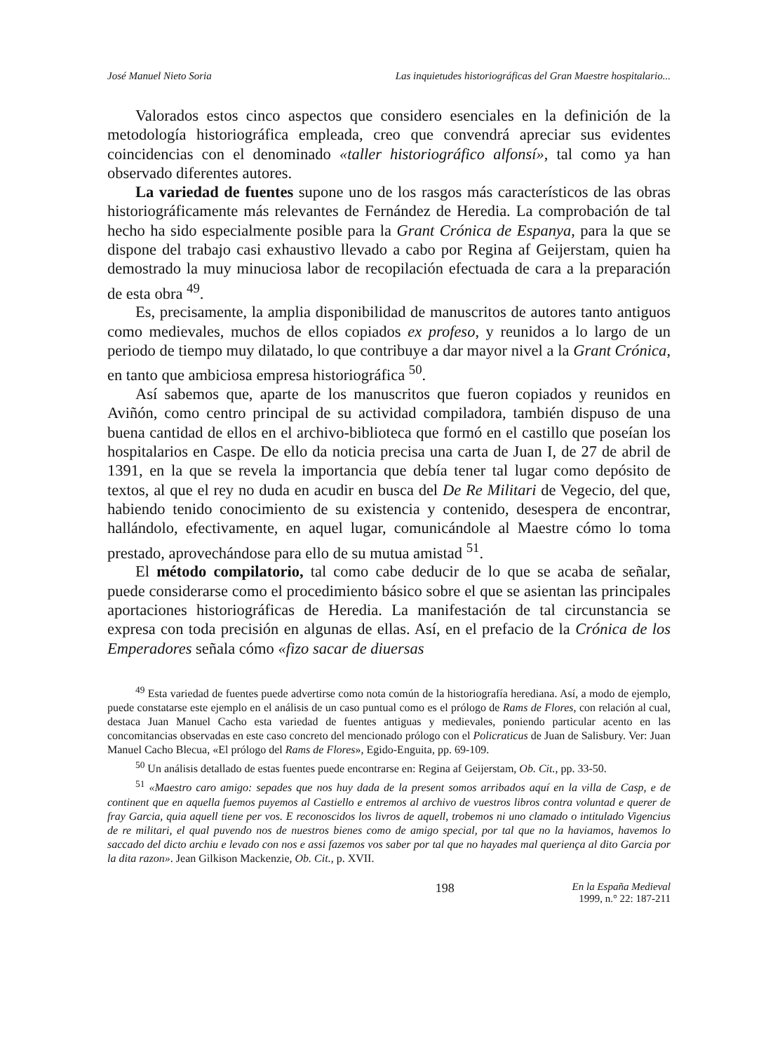José Manuel Nieto Soria Las inquietudes historiográficas del Gran Maestre hospitalario...
Valorados estos cinco aspectos que considero esenciales en la definición de la metodología historiográfica empleada, creo que convendrá apreciar sus evidentes coincidencias con el denominado «taller historiográfico alfonsí», tal como ya han observado diferentes autores.
La variedad de fuentes supone uno de los rasgos más característicos de las obras historiográficamente más relevantes de Fernández de Heredia. La comprobación de tal hecho ha sido especialmente posible para la Grant Crónica de Espanya, para la que se dispone del trabajo casi exhaustivo llevado a cabo por Regina af Geijerstam, quien ha demostrado la muy minuciosa labor de recopilación efectuada de cara a la preparación de esta obra <sup>49</sup>.
Es, precisamente, la amplia disponibilidad de manuscritos de autores tanto antiguos como medievales, muchos de ellos copiados ex profeso, y reunidos a lo largo de un periodo de tiempo muy dilatado, lo que contribuye a dar mayor nivel a la Grant Crónica, en tanto que ambiciosa empresa historiográfica <sup>50</sup>.
Así sabemos que, aparte de los manuscritos que fueron copiados y reunidos en Aviñón, como centro principal de su actividad compiladora, también dispuso de una buena cantidad de ellos en el archivo-biblioteca que formó en el castillo que poseían los hospitalarios en Caspe. De ello da noticia precisa una carta de Juan I, de 27 de abril de 1391, en la que se revela la importancia que debía tener tal lugar como depósito de textos, al que el rey no duda en acudir en busca del De Re Militari de Vegecio, del que, habiendo tenido conocimiento de su existencia y contenido, desespera de encontrar, hallándolo, efectivamente, en aquel lugar, comunicándole al Maestre cómo lo toma prestado, aprovechándose para ello de su mutua amistad <sup>51</sup>.
El método compilatorio, tal como cabe deducir de lo que se acaba de señalar, puede considerarse como el procedimiento básico sobre el que se asientan las principales aportaciones historiográficas de Heredia. La manifestación de tal circunstancia se expresa con toda precisión en algunas de ellas. Así, en el prefacio de la Crónica de los Emperadores señala cómo «fizo sacar de diuersas
<sup>49</sup> Esta variedad de fuentes puede advertirse como nota común de la historiografía herediana. Así, a modo de ejemplo, puede constatarse este ejemplo en el análisis de un caso puntual como es el prólogo de Rams de Flores, con relación al cual, destaca Juan Manuel Cacho esta variedad de fuentes antiguas y medievales, poniendo particular acento en las concomitancias observadas en este caso concreto del mencionado prólogo con el Policraticus de Juan de Salisbury. Ver: Juan Manuel Cacho Blecua, «El prólogo del Rams de Flores», Egido-Enguita, pp. 69-109.
<sup>50</sup> Un análisis detallado de estas fuentes puede encontrarse en: Regina af Geijerstam, Ob. Cit., pp. 33-50.
<sup>51</sup> «Maestro caro amigo: sepades que nos huy dada de la present somos arribados aquí en la villa de Casp, e de continent que en aquella fuemos puyemos al Castiello e entremos al archivo de vuestros libros contra voluntad e querer de fray Garcia, quia aquell tiene per vos. E reconoscidos los livros de aquell, trobemos ni uno clamado o intitulado Vigencius de re militari, el qual puvendo nos de nuestros bienes como de amigo special, por tal que no la haviamos, havemos lo saccado del dicto archiu e levado con nos e assi fazemos vos saber por tal que no hayades mal querienҫa al dito Garcia por la dita razon». Jean Gilkison Mackenzie, Ob. Cit., p. XVII.
198 En la España Medieval
1999, n.° 22: 187-211